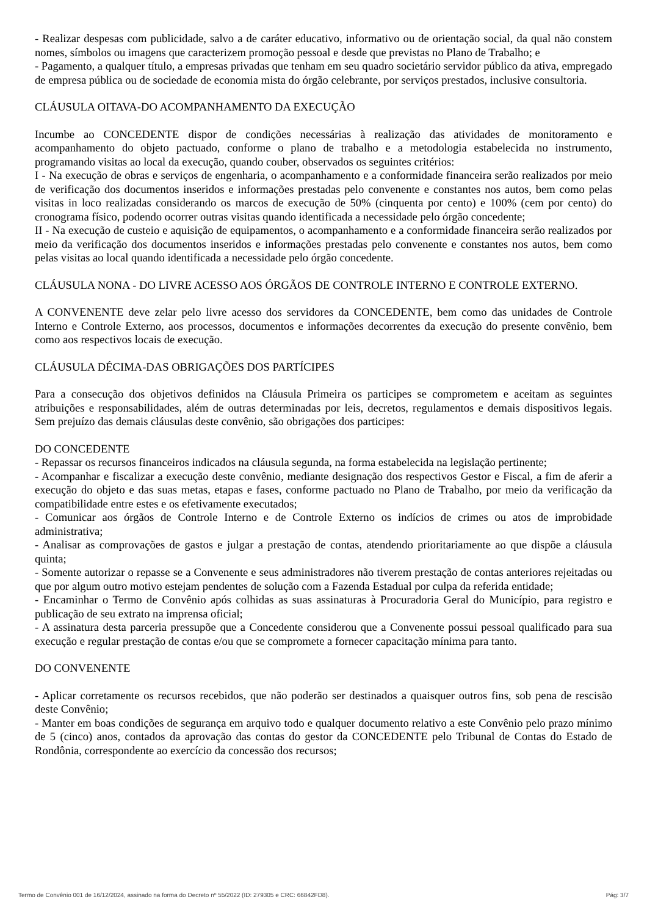- Realizar despesas com publicidade, salvo a de caráter educativo, informativo ou de orientação social, da qual não constem nomes, símbolos ou imagens que caracterizem promoção pessoal e desde que previstas no Plano de Trabalho; e
- Pagamento, a qualquer título, a empresas privadas que tenham em seu quadro societário servidor público da ativa, empregado de empresa pública ou de sociedade de economia mista do órgão celebrante, por serviços prestados, inclusive consultoria.
CLÁUSULA OITAVA-DO ACOMPANHAMENTO DA EXECUÇÃO
Incumbe ao CONCEDENTE dispor de condições necessárias à realização das atividades de monitoramento e acompanhamento do objeto pactuado, conforme o plano de trabalho e a metodologia estabelecida no instrumento, programando visitas ao local da execução, quando couber, observados os seguintes critérios:
I - Na execução de obras e serviços de engenharia, o acompanhamento e a conformidade financeira serão realizados por meio de verificação dos documentos inseridos e informações prestadas pelo convenente e constantes nos autos, bem como pelas visitas in loco realizadas considerando os marcos de execução de 50% (cinquenta por cento) e 100% (cem por cento) do cronograma físico, podendo ocorrer outras visitas quando identificada a necessidade pelo órgão concedente;
II - Na execução de custeio e aquisição de equipamentos, o acompanhamento e a conformidade financeira serão realizados por meio da verificação dos documentos inseridos e informações prestadas pelo convenente e constantes nos autos, bem como pelas visitas ao local quando identificada a necessidade pelo órgão concedente.
CLÁUSULA NONA - DO LIVRE ACESSO AOS ÓRGÃOS DE CONTROLE INTERNO E CONTROLE EXTERNO.
A CONVENENTE deve zelar pelo livre acesso dos servidores da CONCEDENTE, bem como das unidades de Controle Interno e Controle Externo, aos processos, documentos e informações decorrentes da execução do presente convênio, bem como aos respectivos locais de execução.
CLÁUSULA DÉCIMA-DAS OBRIGAÇÕES DOS PARTÍCIPES
Para a consecução dos objetivos definidos na Cláusula Primeira os participes se comprometem e aceitam as seguintes atribuições e responsabilidades, além de outras determinadas por leis, decretos, regulamentos e demais dispositivos legais. Sem prejuízo das demais cláusulas deste convênio, são obrigações dos participes:
DO CONCEDENTE
- Repassar os recursos financeiros indicados na cláusula segunda, na forma estabelecida na legislação pertinente;
- Acompanhar e fiscalizar a execução deste convênio, mediante designação dos respectivos Gestor e Fiscal, a fim de aferir a execução do objeto e das suas metas, etapas e fases, conforme pactuado no Plano de Trabalho, por meio da verificação da compatibilidade entre estes e os efetivamente executados;
- Comunicar aos órgãos de Controle Interno e de Controle Externo os indícios de crimes ou atos de improbidade administrativa;
- Analisar as comprovações de gastos e julgar a prestação de contas, atendendo prioritariamente ao que dispõe a cláusula quinta;
- Somente autorizar o repasse se a Convenente e seus administradores não tiverem prestação de contas anteriores rejeitadas ou que por algum outro motivo estejam pendentes de solução com a Fazenda Estadual por culpa da referida entidade;
- Encaminhar o Termo de Convênio após colhidas as suas assinaturas à Procuradoria Geral do Município, para registro e publicação de seu extrato na imprensa oficial;
- A assinatura desta parceria pressupõe que a Concedente considerou que a Convenente possui pessoal qualificado para sua execução e regular prestação de contas e/ou que se compromete a fornecer capacitação mínima para tanto.
DO CONVENENTE
- Aplicar corretamente os recursos recebidos, que não poderão ser destinados a quaisquer outros fins, sob pena de rescisão deste Convênio;
- Manter em boas condições de segurança em arquivo todo e qualquer documento relativo a este Convênio pelo prazo mínimo de 5 (cinco) anos, contados da aprovação das contas do gestor da CONCEDENTE pelo Tribunal de Contas do Estado de Rondônia, correspondente ao exercício da concessão dos recursos;
Termo de Convênio 001 de 16/12/2024, assinado na forma do Decreto nº 55/2022 (ID: 279305 e CRC: 66842FD8). Pág: 3/7